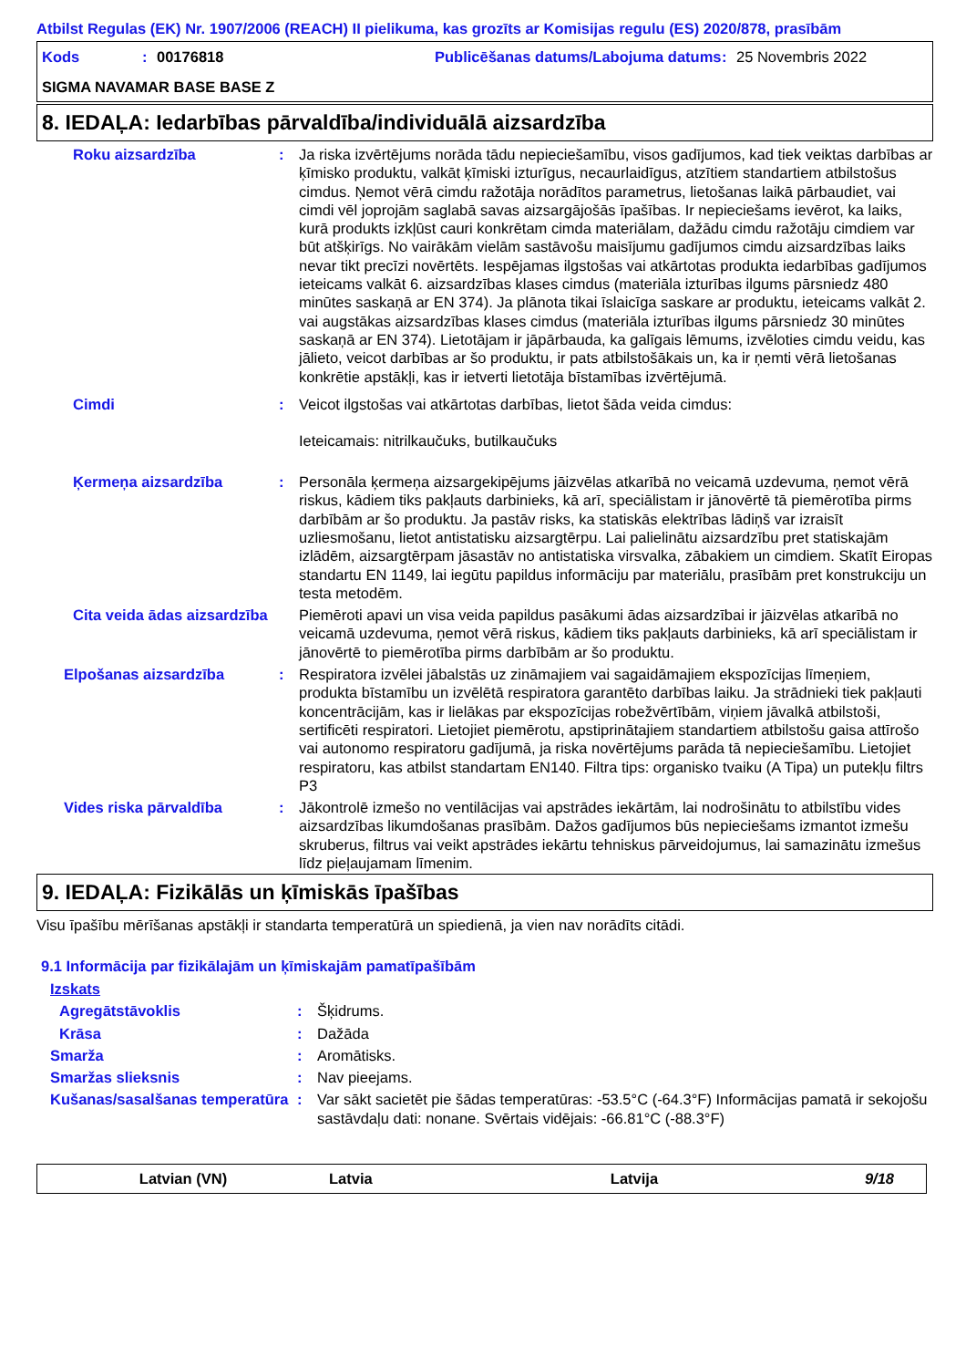Atbilst Regulas (EK) Nr. 1907/2006 (REACH) II pielikuma, kas grozīts ar Komisijas regulu (ES) 2020/878, prasībām
Kods: 00176818 Publicēšanas datums/Labojuma datums: 25 Novembris 2022
SIGMA NAVAMAR BASE BASE Z
8. IEDAĻA: Iedarbības pārvaldība/individuālā aizsardzība
Roku aizsardzība: Ja riska izvērtējums norāda tādu nepieciešamību, visos gadījumos, kad tiek veiktas darbības ar ķīmisko produktu, valkāt ķīmiski izturīgus, necaurlaidīgus, atzītiem standartiem atbilstošus cimdus. Ņemot vērā cimdu ražotāja norādītos parametrus, lietošanas laikā pārbaudiet, vai cimdi vēl joprojām saglabā savas aizsargājošās īpašības. Ir nepieciešams ievērot, ka laiks, kurā produkts izkļūst cauri konkrētam cimda materiālam, dažādu cimdu ražotāju cimdiem var būt atšķirīgs. No vairākām vielām sastāvošu maisījumu gadījumos cimdu aizsardzības laiks nevar tikt precīzi novērtēts. Iespējamas ilgstošas vai atkārtotas produkta iedarbības gadījumos ieteicams valkāt 6. aizsardzības klases cimdus (materiāla izturības ilgums pārsniedz 480 minūtes saskaņā ar EN 374). Ja plānota tikai īslaicīga saskare ar produktu, ieteicams valkāt 2. vai augstākas aizsardzības klases cimdus (materiāla izturības ilgums pārsniedz 30 minūtes saskaņā ar EN 374). Lietotājam ir jāpārbauda, ka galīgais lēmums, izvēloties cimdu veidu, kas jālieto, veicot darbības ar šo produktu, ir pats atbilstošākais un, ka ir ņemti vērā lietošanas konkrētie apstākļi, kas ir ietverti lietotāja bīstamības izvērtējumā.
Cimdi: Veicot ilgstošas vai atkārtotas darbības, lietot šāda veida cimdus:
Ieteicamais: nitrilkaučuks, butilkaučuks
Ķermeņa aizsardzība: Personāla ķermeņa aizsargekipējums jāizvēlas atkarībā no veicamā uzdevuma, ņemot vērā riskus, kādiem tiks pakļauts darbinieks, kā arī, speciālistam ir jānovērtē tā piemērotība pirms darbībām ar šo produktu. Ja pastāv risks, ka statiskās elektrības lādiņš var izraisīt uzliesmošanu, lietot antistatisku aizsargtērpu. Lai palielinātu aizsardzību pret statiskajām izlādēm, aizsargtērpam jāsastāv no antistatiska virsvalka, zābakiem un cimdiem. Skatīt Eiropas standartu EN 1149, lai iegūtu papildus informāciju par materiālu, prasībām pret konstrukciju un testa metodēm.
Cita veida ādas aizsardzība Piemēroti apavi un visa veida papildus pasākumi ādas aizsardzībai ir jāizvēlas atkarībā no veicamā uzdevuma, ņemot vērā riskus, kādiem tiks pakļauts darbinieks, kā arī speciālistam ir jānovērtē to piemērotība pirms darbībām ar šo produktu.
Elpošanas aizsardzība: Respiratora izvēlei jābalstās uz zināmajiem vai sagaidāmajiem ekspozīcijas līmeņiem, produkta bīstamību un izvēlētā respiratora garantēto darbības laiku. Ja strādnieki tiek pakļauti koncentrācijām, kas ir lielākas par ekspozīcijas robežvērtībām, viņiem jāvalkā atbilstoši, sertificēti respiratori. Lietojiet piemērotu, apstiprinātajiem standartiem atbilstošu gaisa attīrošo vai autonomo respiratoru gadījumā, ja riska novērtējums parāda tā nepieciešamību. Lietojiet respiratoru, kas atbilst standartam EN140. Filtra tips: organisko tvaiku (A Tipa) un putekļu filtrs P3
Vides riska pārvaldība: Jākontrolē izmešo no ventilācijas vai apstrādes iekārtām, lai nodrošinātu to atbilstību vides aizsardzības likumdošanas prasībām. Dažos gadījumos būs nepieciešams izmantot izmešu skruberus, filtrus vai veikt apstrādes iekārtu tehniskus pārveidojumus, lai samazinātu izmešus līdz pieļaujamam līmenim.
9. IEDAĻA: Fizikālās un ķīmiskās īpašības
Visu īpašību mērīšanas apstākļi ir standarta temperatūrā un spiedienā, ja vien nav norādīts citādi.
9.1 Informācija par fizikālajām un ķīmiskajām pamatīpašībām
Izskats
Agregātstāvoklis: Šķidrums.
Krāsa: Dažāda
Smarža: Aromātisks.
Smaržas slieksnis: Nav pieejams.
Kušanas/sasalšanas temperatūra: Var sākt sacietēt pie šādas temperatūras: -53.5°C (-64.3°F) Informācijas pamatā ir sekojošu sastāvdaļu dati: nonane. Svērtais vidējais: -66.81°C (-88.3°F)
Latvian (VN) Latvia Latvija 9/18